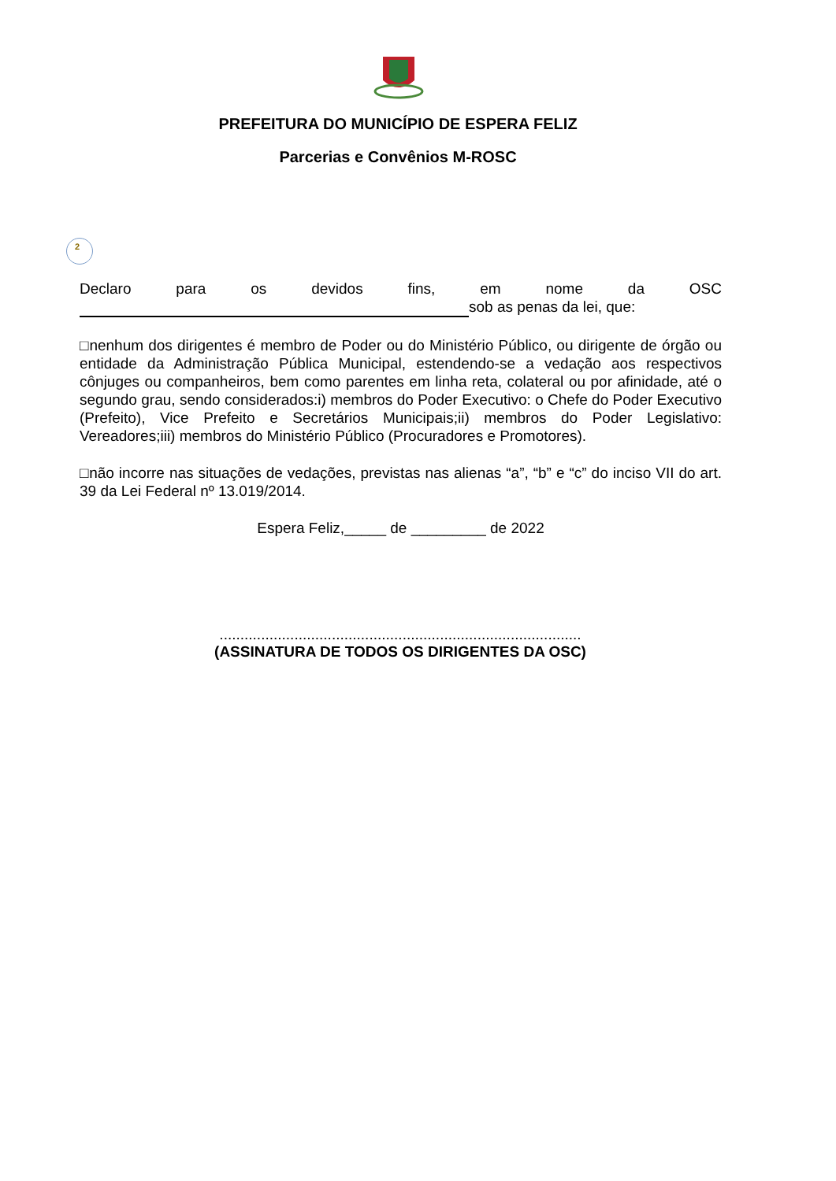PREFEITURA DO MUNICÍPIO DE ESPERA FELIZ
Parcerias e Convênios M-ROSC
2
Declaro para os devidos fins, em nome da OSC
sob as penas da lei, que:
□nenhum dos dirigentes é membro de Poder ou do Ministério Público, ou dirigente de órgão ou entidade da Administração Pública Municipal, estendendo-se a vedação aos respectivos cônjuges ou companheiros, bem como parentes em linha reta, colateral ou por afinidade, até o segundo grau, sendo considerados:i) membros do Poder Executivo: o Chefe do Poder Executivo (Prefeito), Vice Prefeito e Secretários Municipais;ii) membros do Poder Legislativo: Vereadores;iii) membros do Ministério Público (Procuradores e Promotores).
□não incorre nas situações de vedações, previstas nas alienas “a”, “b” e “c” do inciso VII do art. 39 da Lei Federal nº 13.019/2014.
Espera Feliz,_____ de _________ de 2022
.......................................................................................
(ASSINATURA DE TODOS OS DIRIGENTES DA OSC)